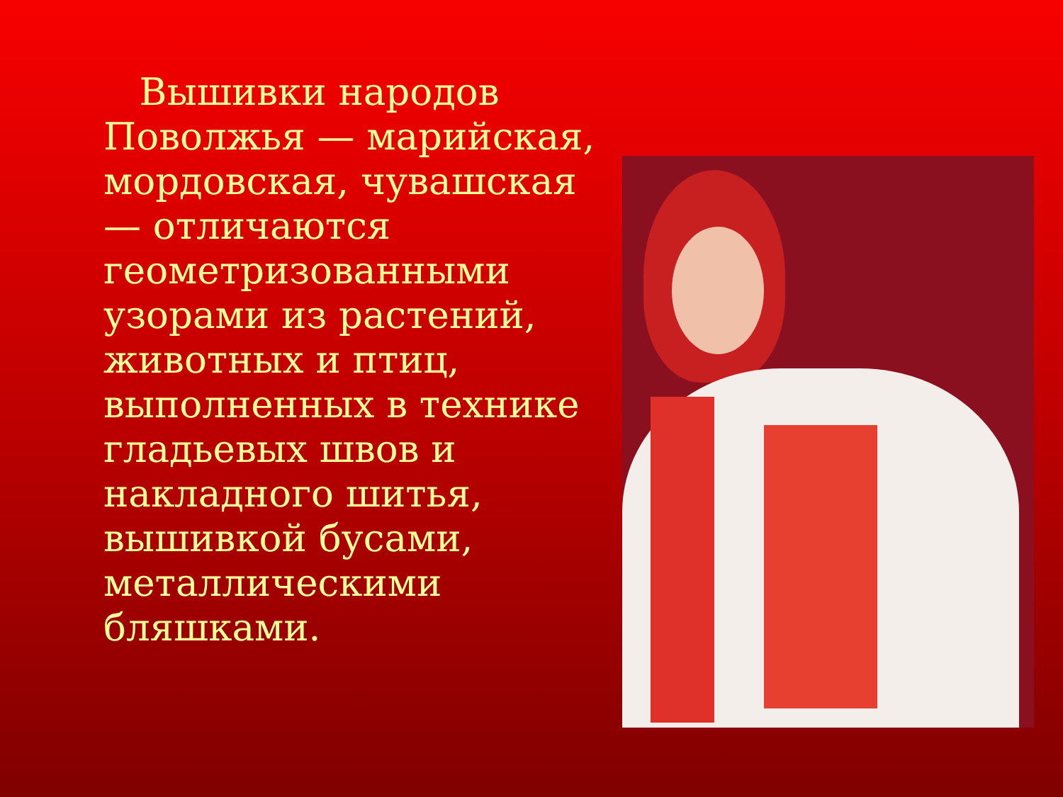Вышивки народов Поволжья — марийская, мордовская, чувашская — отличаются геометризованными узорами из растений, животных и птиц, выполненных в технике гладьевых швов и накладного шитья, вышивкой бусами, металлическими бляшками.